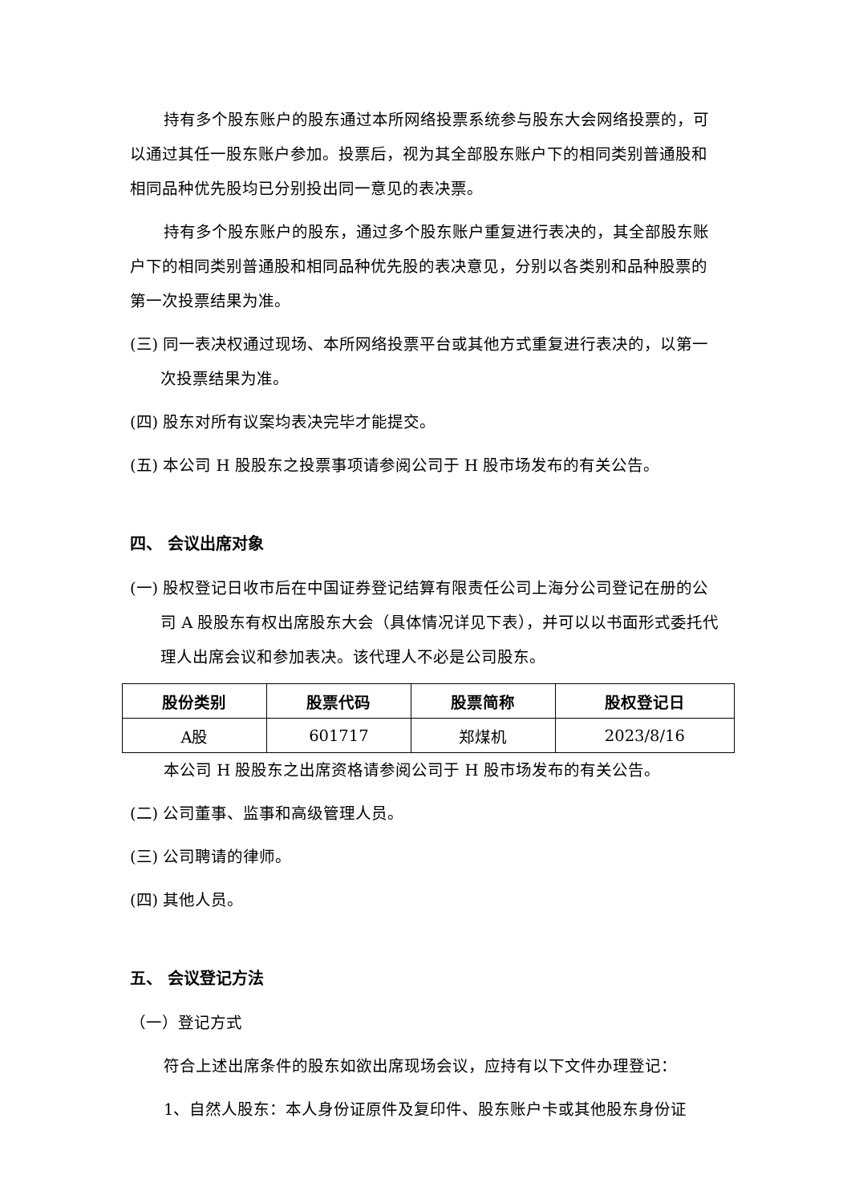持有多个股东账户的股东通过本所网络投票系统参与股东大会网络投票的，可以通过其任一股东账户参加。投票后，视为其全部股东账户下的相同类别普通股和相同品种优先股均已分别投出同一意见的表决票。
持有多个股东账户的股东，通过多个股东账户重复进行表决的，其全部股东账户下的相同类别普通股和相同品种优先股的表决意见，分别以各类别和品种股票的第一次投票结果为准。
(三) 同一表决权通过现场、本所网络投票平台或其他方式重复进行表决的，以第一次投票结果为准。
(四) 股东对所有议案均表决完毕才能提交。
(五) 本公司 H 股股东之投票事项请参阅公司于 H 股市场发布的有关公告。
四、 会议出席对象
(一) 股权登记日收市后在中国证券登记结算有限责任公司上海分公司登记在册的公司 A 股股东有权出席股东大会（具体情况详见下表），并可以以书面形式委托代理人出席会议和参加表决。该代理人不必是公司股东。
| 股份类别 | 股票代码 | 股票简称 | 股权登记日 |
| --- | --- | --- | --- |
| A股 | 601717 | 郑煤机 | 2023/8/16 |
本公司 H 股股东之出席资格请参阅公司于 H 股市场发布的有关公告。
(二) 公司董事、监事和高级管理人员。
(三) 公司聘请的律师。
(四) 其他人员。
五、 会议登记方法
（一）登记方式
符合上述出席条件的股东如欲出席现场会议，应持有以下文件办理登记：
1、自然人股东：本人身份证原件及复印件、股东账户卡或其他股东身份证